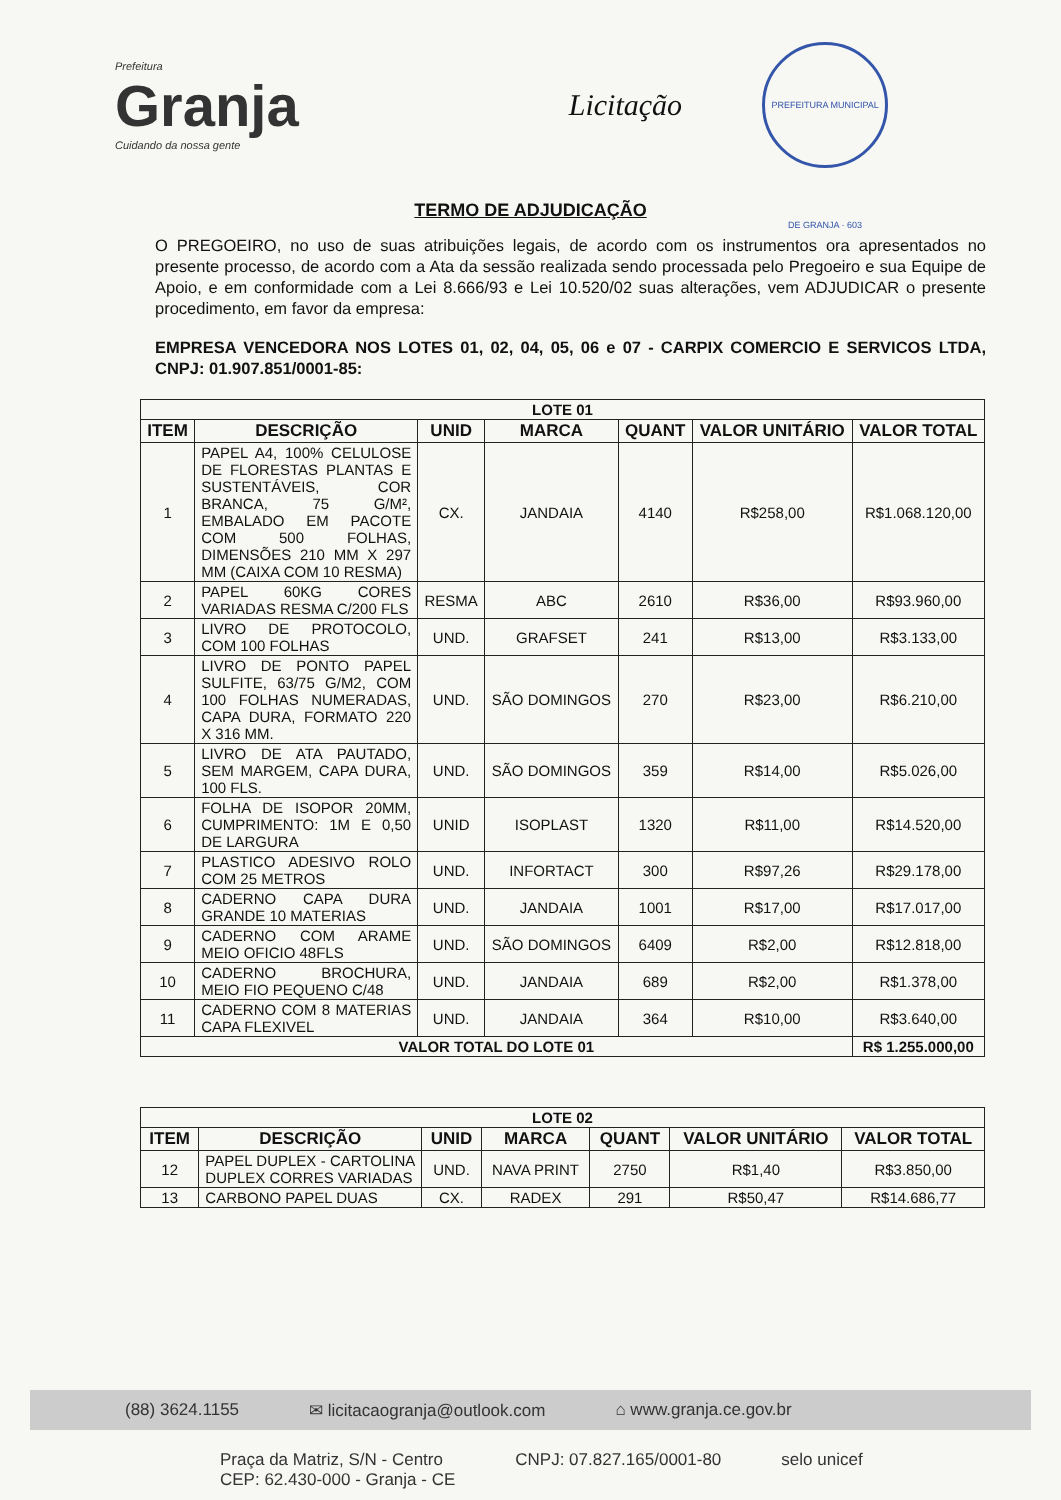Prefeitura
Granja
Cuidando da nossa gente
Licitação
PREFEITURA MUNICIPAL DE GRANJA · 603
TERMO DE ADJUDICAÇÃO
O PREGOEIRO, no uso de suas atribuições legais, de acordo com os instrumentos ora apresentados no presente processo, de acordo com a Ata da sessão realizada sendo processada pelo Pregoeiro e sua Equipe de Apoio, e em conformidade com a Lei 8.666/93 e Lei 10.520/02 suas alterações, vem ADJUDICAR o presente procedimento, em favor da empresa:
EMPRESA VENCEDORA NOS LOTES 01, 02, 04, 05, 06 e 07 - CARPIX COMERCIO E SERVICOS LTDA, CNPJ: 01.907.851/0001-85:
| LOTE 01 | | | | | | |
| --- | --- | --- | --- | --- | --- | --- |
| ITEM | DESCRIÇÃO | UNID | MARCA | QUANT | VALOR UNITÁRIO | VALOR TOTAL |
| 1 | PAPEL A4, 100% CELULOSE DE FLORESTAS PLANTAS E SUSTENTÁVEIS, COR BRANCA, 75 G/M², EMBALADO EM PACOTE COM 500 FOLHAS, DIMENSÕES 210 MM X 297 MM (CAIXA COM 10 RESMA) | CX. | JANDAIA | 4140 | R$258,00 | R$1.068.120,00 |
| 2 | PAPEL 60KG CORES VARIADAS RESMA C/200 FLS | RESMA | ABC | 2610 | R$36,00 | R$93.960,00 |
| 3 | LIVRO DE PROTOCOLO, COM 100 FOLHAS | UND. | GRAFSET | 241 | R$13,00 | R$3.133,00 |
| 4 | LIVRO DE PONTO PAPEL SULFITE, 63/75 G/M2, COM 100 FOLHAS NUMERADAS, CAPA DURA, FORMATO 220 X 316 MM. | UND. | SÃO DOMINGOS | 270 | R$23,00 | R$6.210,00 |
| 5 | LIVRO DE ATA PAUTADO, SEM MARGEM, CAPA DURA, 100 FLS. | UND. | SÃO DOMINGOS | 359 | R$14,00 | R$5.026,00 |
| 6 | FOLHA DE ISOPOR 20MM, CUMPRIMENTO: 1M E 0,50 DE LARGURA | UNID | ISOPLAST | 1320 | R$11,00 | R$14.520,00 |
| 7 | PLASTICO ADESIVO ROLO COM 25 METROS | UND. | INFORTACT | 300 | R$97,26 | R$29.178,00 |
| 8 | CADERNO CAPA DURA GRANDE 10 MATERIAS | UND. | JANDAIA | 1001 | R$17,00 | R$17.017,00 |
| 9 | CADERNO COM ARAME MEIO OFICIO 48FLS | UND. | SÃO DOMINGOS | 6409 | R$2,00 | R$12.818,00 |
| 10 | CADERNO BROCHURA, MEIO FIO PEQUENO C/48 | UND. | JANDAIA | 689 | R$2,00 | R$1.378,00 |
| 11 | CADERNO COM 8 MATERIAS CAPA FLEXIVEL | UND. | JANDAIA | 364 | R$10,00 | R$3.640,00 |
| VALOR TOTAL DO LOTE 01 | | | | | | R$ 1.255.000,00 |
| LOTE 02 | | | | | | |
| --- | --- | --- | --- | --- | --- | --- |
| ITEM | DESCRIÇÃO | UNID | MARCA | QUANT | VALOR UNITÁRIO | VALOR TOTAL |
| 12 | PAPEL DUPLEX - CARTOLINA DUPLEX CORRES VARIADAS | UND. | NAVA PRINT | 2750 | R$1,40 | R$3.850,00 |
| 13 | CARBONO PAPEL DUAS | CX. | RADEX | 291 | R$50,47 | R$14.686,77 |
(88) 3624.1155 ✉ licitacaogranja@outlook.com ⌂ www.granja.ce.gov.br
Praça da Matriz, S/N - Centro
CEP: 62.430-000 - Granja - CE CNPJ: 07.827.165/0001-80 selo unicef